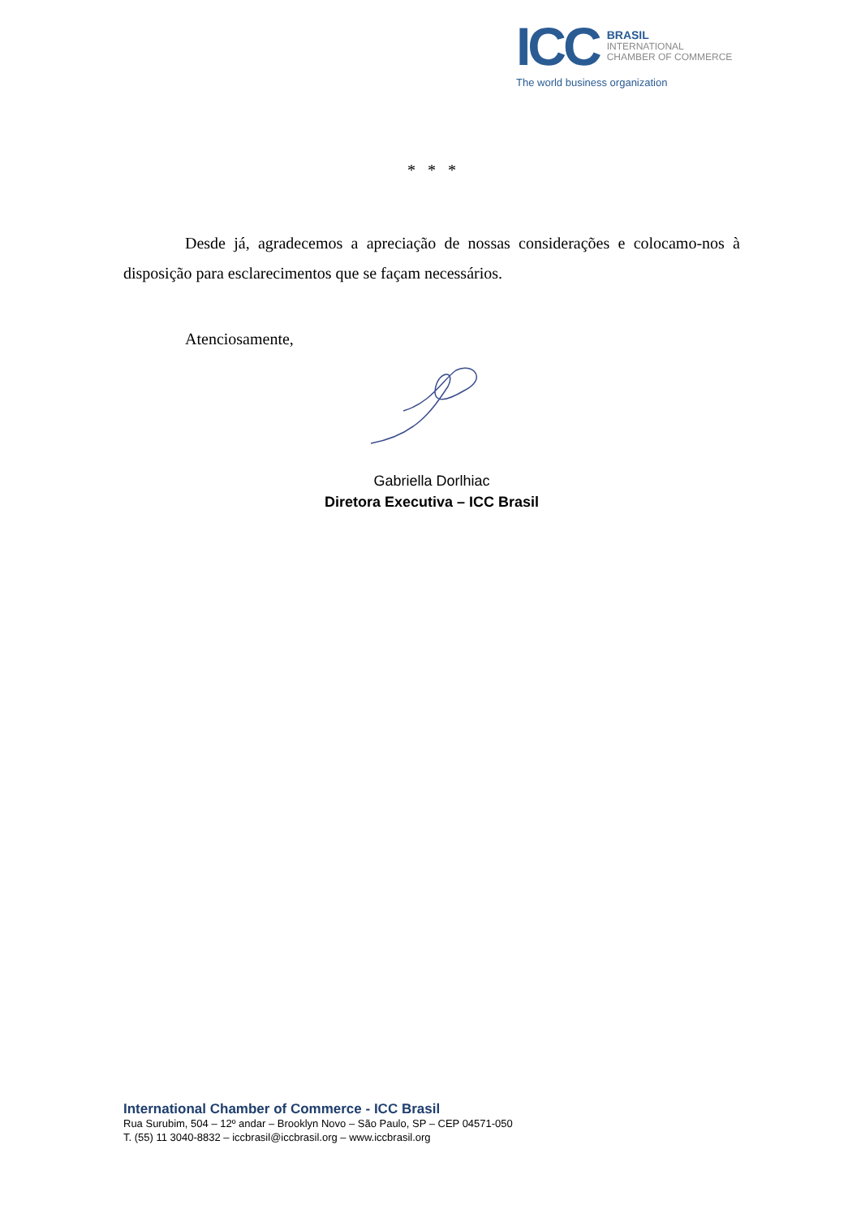ICC
BRASIL
INTERNATIONAL
CHAMBER OF COMMERCE
The world business organization
* * *
Desde já, agradecemos a apreciação de nossas considerações e colocamo-nos à disposição para esclarecimentos que se façam necessários.
Atenciosamente,
Gabriella Dorlhiac
Diretora Executiva – ICC Brasil
International Chamber of Commerce - ICC Brasil
Rua Surubim, 504 – 12º andar – Brooklyn Novo – São Paulo, SP – CEP 04571-050
T. (55) 11 3040-8832 – iccbrasil@iccbrasil.org – www.iccbrasil.org